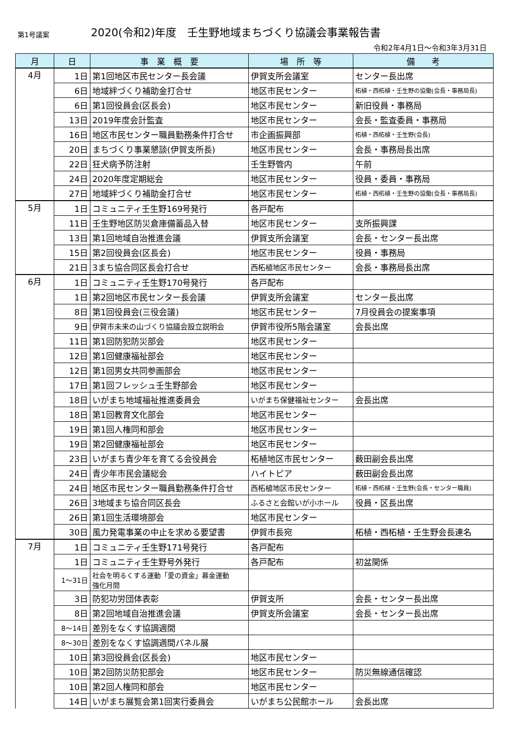第1号議案 2020(令和2)年度　壬生野地域まちづくり協議会事業報告書
令和2年4月1日～令和3年3月31日
| 月 | 日 | 事 業 概 要 | 場 所 等 | 備 考 |
| --- | --- | --- | --- | --- |
| 4月 | 1日 | 第1回地区市民センター長会議 | 伊賀支所会議室 | センター長出席 |
| | 6日 | 地域絆づくり補助金打合せ | 地区市民センター | 柘植・西柘植・壬生野の協働(会長・事務局長) |
| | 6日 | 第1回役員会(区長会) | 地区市民センター | 新旧役員・事務局 |
| | 13日 | 2019年度会計監査 | 地区市民センター | 会長・監査委員・事務局 |
| | 16日 | 地区市民センター職員勤務条件打合せ | 市企画振興部 | 柘植・西柘植・壬生野(会長) |
| | 20日 | まちづくり事業懇談(伊賀支所長) | 地区市民センター | 会長・事務局長出席 |
| | 22日 | 狂犬病予防注射 | 壬生野管内 | 午前 |
| | 24日 | 2020年度定期総会 | 地区市民センター | 役員・委員・事務局 |
| | 27日 | 地域絆づくり補助金打合せ | 地区市民センター | 柘植・西柘植・壬生野の協働(会長・事務局長) |
| 5月 | 1日 | コミュニティ壬生野169号発行 | 各戸配布 | |
| | 11日 | 壬生野地区防災倉庫備蓄品入替 | 地区市民センター | 支所振興課 |
| | 13日 | 第1回地域自治推進会議 | 伊賀支所会議室 | 会長・センター長出席 |
| | 15日 | 第2回役員会(区長会) | 地区市民センター | 役員・事務局 |
| | 21日 | 3まち協合同区長会打合せ | 西柘植地区市民センター | 会長・事務局長出席 |
| 6月 | 1日 | コミュニティ壬生野170号発行 | 各戸配布 | |
| | 1日 | 第2回地区市民センター長会議 | 伊賀支所会議室 | センター長出席 |
| | 8日 | 第1回役員会(三役会議) | 地区市民センター | 7月役員会の提案事項 |
| | 9日 | 伊賀市未来の山づくり協議会設立説明会 | 伊賀市役所5階会議室 | 会長出席 |
| | 11日 | 第1回防犯防災部会 | 地区市民センター | |
| | 12日 | 第1回健康福祉部会 | 地区市民センター | |
| | 12日 | 第1回男女共同参画部会 | 地区市民センター | |
| | 17日 | 第1回フレッシュ壬生野部会 | 地区市民センター | |
| | 18日 | いがまち地域福祉推進委員会 | いがまち保健福祉センター | 会長出席 |
| | 18日 | 第1回教育文化部会 | 地区市民センター | |
| | 19日 | 第1回人権同和部会 | 地区市民センター | |
| | 19日 | 第2回健康福祉部会 | 地区市民センター | |
| | 23日 | いがまち青少年を育てる会役員会 | 柘植地区市民センター | 薮田副会長出席 |
| | 24日 | 青少年市民会議総会 | ハイトピア | 薮田副会長出席 |
| | 24日 | 地区市民センター職員勤務条件打合せ | 西柘植地区市民センター | 柘植・西柘植・壬生野(会長・センター職員) |
| | 26日 | 3地域まち協合同区長会 | ふるさと会館いが小ホール | 役員・区長出席 |
| | 26日 | 第1回生活環境部会 | 地区市民センター | |
| | 30日 | 風力発電事業の中止を求める要望書 | 伊賀市長宛 | 柘植・西柘植・壬生野会長連名 |
| 7月 | 1日 | コミュニティ壬生野171号発行 | 各戸配布 | |
| | 1日 | コミュニティ壬生野号外発行 | 各戸配布 | 初盆関係 |
| | 1～31日 | 社会を明るくする運動「愛の資金」募金運動 強化月間 | | |
| | 3日 | 防犯功労団体表彰 | 伊賀支所 | 会長・センター長出席 |
| | 8日 | 第2回地域自治推進会議 | 伊賀支所会議室 | 会長・センター長出席 |
| | 8～14日 | 差別をなくす協調週間 | | |
| | 8～30日 | 差別をなくす協調週間パネル展 | | |
| | 10日 | 第3回役員会(区長会) | 地区市民センター | |
| | 10日 | 第2回防災防犯部会 | 地区市民センター | 防災無線通信確認 |
| | 10日 | 第2回人権同和部会 | 地区市民センター | |
| | 14日 | いがまち展覧会第1回実行委員会 | いがまち公民館ホール | 会長出席 |